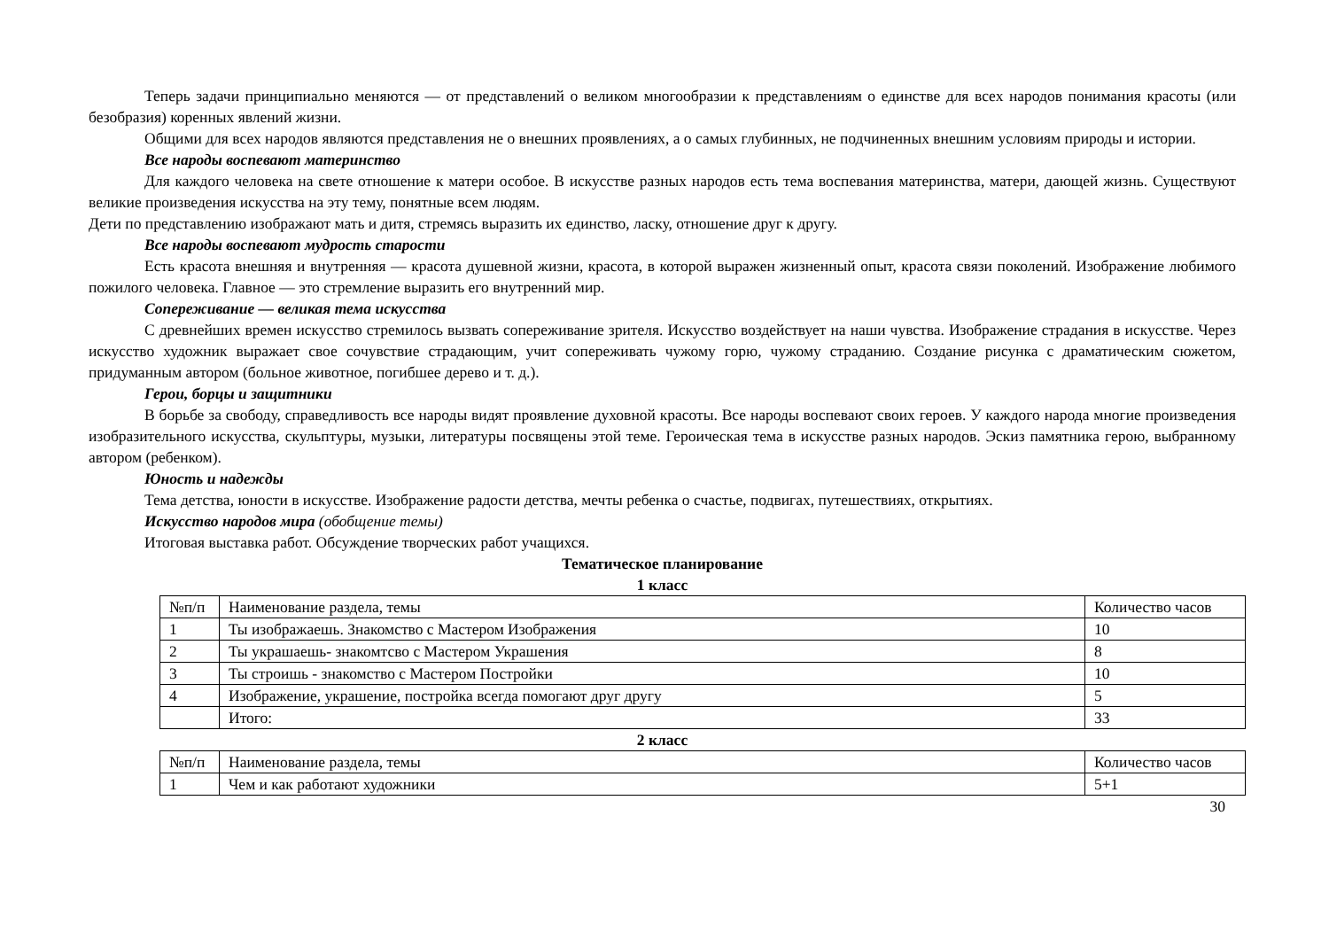Теперь задачи принципиально меняются — от представлений о великом многообразии к представлениям о единстве для всех народов понимания красоты (или безобразия) коренных явлений жизни.
Общими для всех народов являются представления не о внешних проявлениях, а о самых глубинных, не подчиненных внешним условиям природы и истории.
Все народы воспевают материнство
Для каждого человека на свете отношение к матери особое. В искусстве разных народов есть тема воспевания материнства, матери, дающей жизнь. Существуют великие произведения искусства на эту тему, понятные всем людям.
Дети по представлению изображают мать и дитя, стремясь выразить их единство, ласку, отношение друг к другу.
Все народы воспевают мудрость старости
Есть красота внешняя и внутренняя — красота душевной жизни, красота, в которой выражен жизненный опыт, красота связи поколений. Изображение любимого пожилого человека. Главное — это стремление выразить его внутренний мир.
Сопереживание — великая тема искусства
С древнейших времен искусство стремилось вызвать сопереживание зрителя. Искусство воздействует на наши чувства. Изображение страдания в искусстве. Через искусство художник выражает свое сочувствие страдающим, учит сопереживать чужому горю, чужому страданию. Создание рисунка с драматическим сюжетом, придуманным автором (больное животное, погибшее дерево и т. д.).
Герои, борцы и защитники
В борьбе за свободу, справедливость все народы видят проявление духовной красоты. Все народы воспевают своих героев. У каждого народа многие произведения изобразительного искусства, скульптуры, музыки, литературы посвящены этой теме. Героическая тема в искусстве разных народов. Эскиз памятника герою, выбранному автором (ребенком).
Юность и надежды
Тема детства, юности в искусстве. Изображение радости детства, мечты ребенка о счастье, подвигах, путешествиях, открытиях.
Искусство народов мира (обобщение темы)
Итоговая выставка работ. Обсуждение творческих работ учащихся.
Тематическое планирование
1 класс
| №п/п | Наименование раздела, темы | Количество часов |
| 1 | Ты изображаешь. Знакомство с Мастером Изображения | 10 |
| 2 | Ты украшаешь- знакомтсво с Мастером Украшения | 8 |
| 3 | Ты строишь - знакомство с Мастером Постройки | 10 |
| 4 | Изображение, украшение, постройка всегда помогают друг другу | 5 |
| | Итого: | 33 |
2 класс
| №п/п | Наименование раздела, темы | Количество часов |
| 1 | Чем и как работают художники | 5+1 |
30